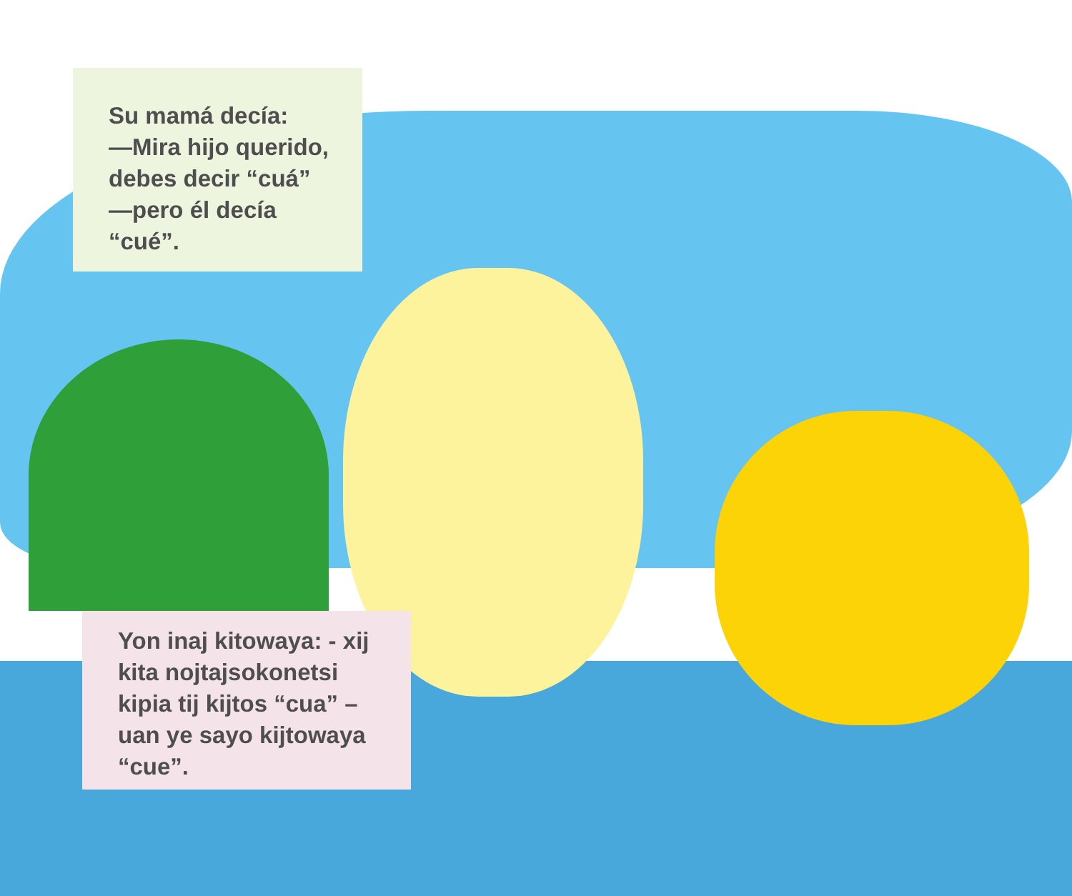Su mamá decía:
—Mira hijo querido, debes decir “cuá”
—pero él decía “cué”.
Yon inaj kitowaya: - xij kita nojtajsokonetsi kipia tij kijtos “cua” – uan ye sayo kijtowaya “cue”.